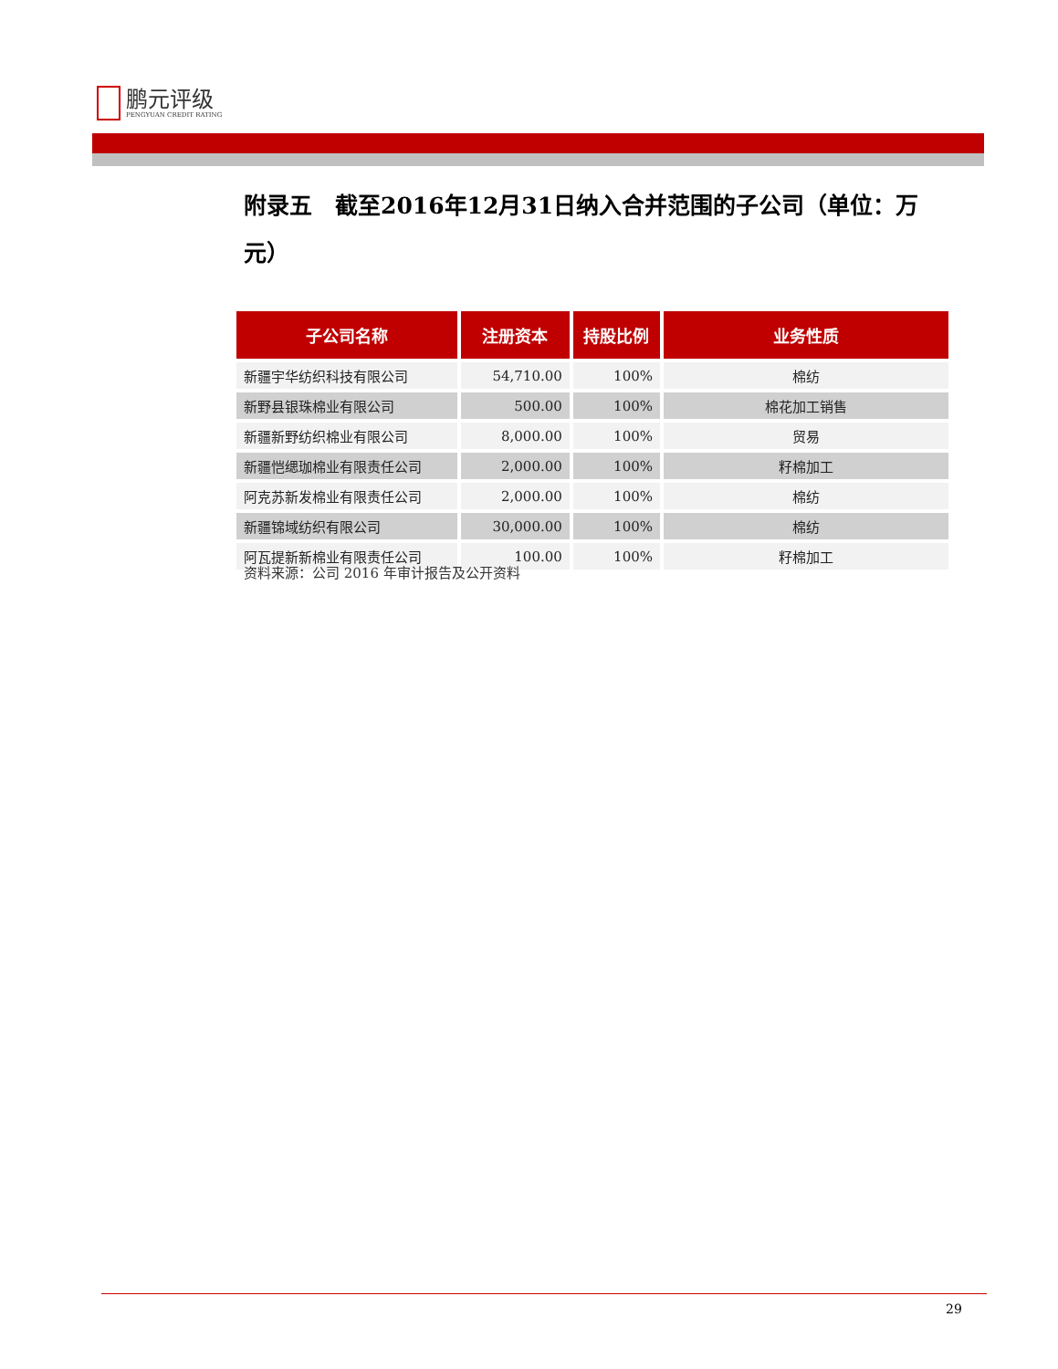鹏元评级
PENGYUAN CREDIT RATING
附录五　截至2016年12月31日纳入合并范围的子公司（单位：万元）
| 子公司名称 | 注册资本 | 持股比例 | 业务性质 |
| --- | --- | --- | --- |
| 新疆宇华纺织科技有限公司 | 54,710.00 | 100% | 棉纺 |
| 新野县银珠棉业有限公司 | 500.00 | 100% | 棉花加工销售 |
| 新疆新野纺织棉业有限公司 | 8,000.00 | 100% | 贸易 |
| 新疆恺缌珈棉业有限责任公司 | 2,000.00 | 100% | 籽棉加工 |
| 阿克苏新发棉业有限责任公司 | 2,000.00 | 100% | 棉纺 |
| 新疆锦域纺织有限公司 | 30,000.00 | 100% | 棉纺 |
| 阿瓦提新新棉业有限责任公司 | 100.00 | 100% | 籽棉加工 |
资料来源：公司 2016 年审计报告及公开资料
29